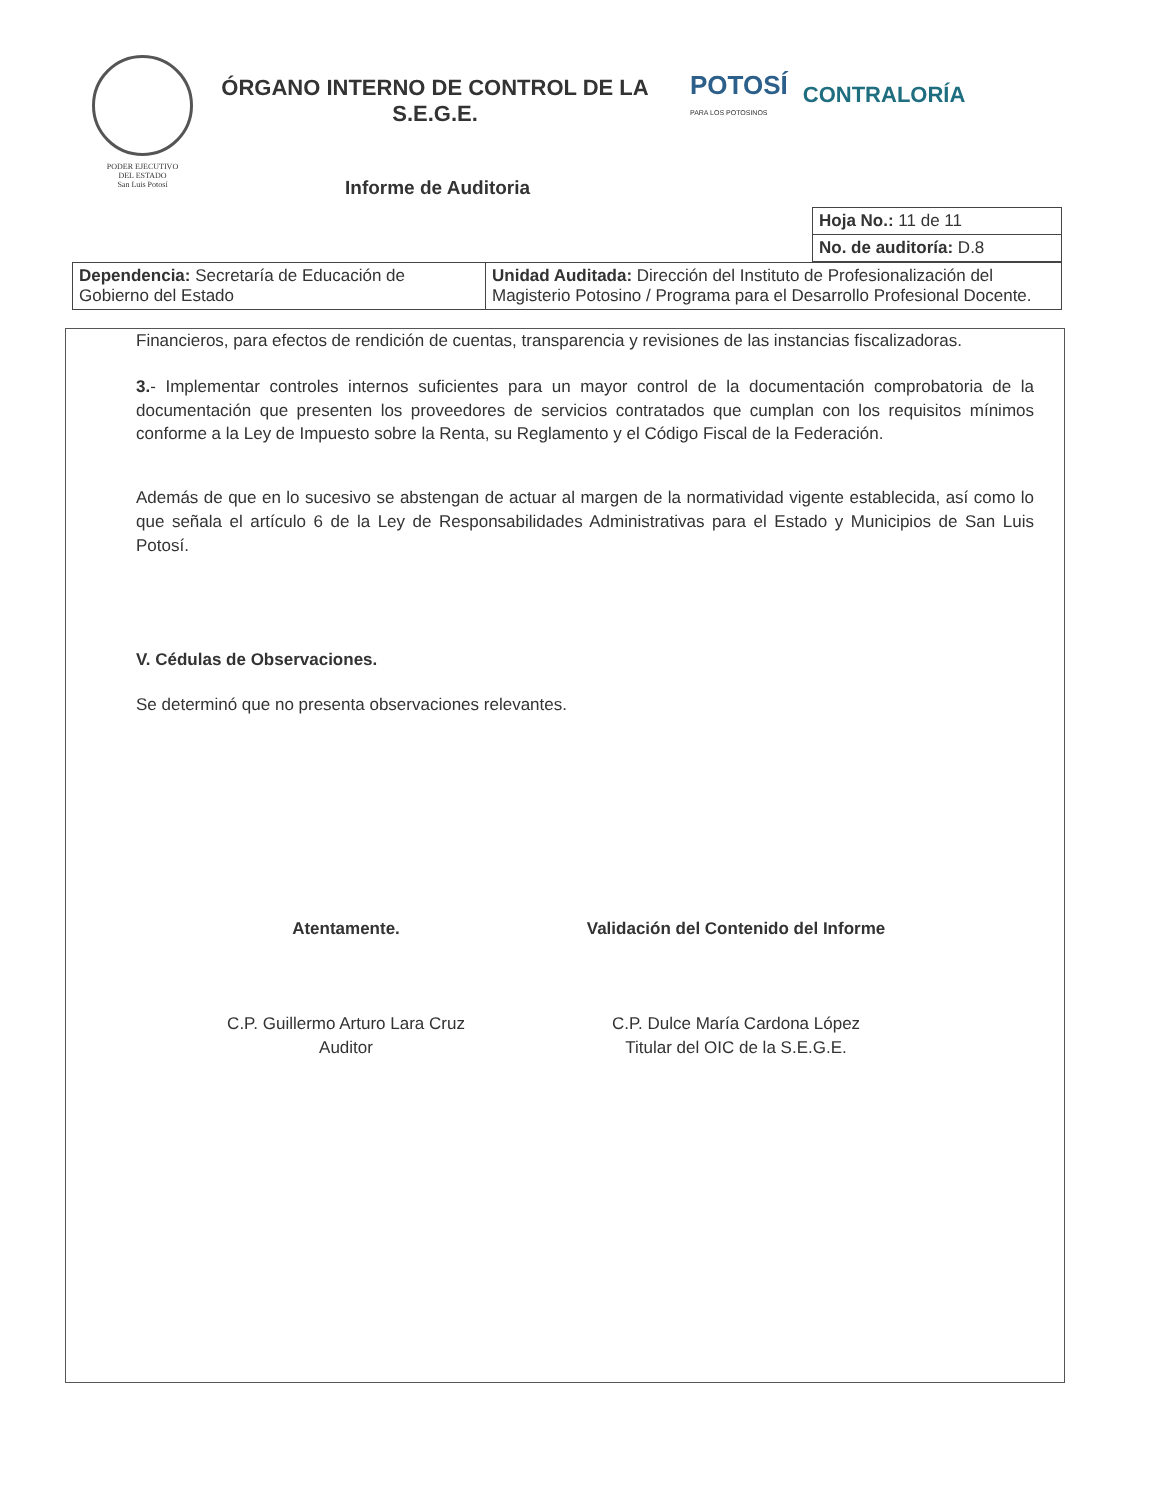PODER EJECUTIVO
DEL ESTADO
San Luis Potosí
ÓRGANO INTERNO DE CONTROL DE LA S.E.G.E.
POTOSÍ
PARA LOS POTOSINOS CONTRALORÍA
Informe de Auditoria
| Hoja No.: 11 de 11 |
| No. de auditoría: D.8 |
| Dependencia: Secretaría de Educación de Gobierno del Estado | Unidad Auditada: Dirección del Instituto de Profesionalización del Magisterio Potosino / Programa para el Desarrollo Profesional Docente. |
Financieros, para efectos de rendición de cuentas, transparencia y revisiones de las instancias fiscalizadoras.
3.- Implementar controles internos suficientes para un mayor control de la documentación comprobatoria de la documentación que presenten los proveedores de servicios contratados que cumplan con los requisitos mínimos conforme a la Ley de Impuesto sobre la Renta, su Reglamento y el Código Fiscal de la Federación.
Además de que en lo sucesivo se abstengan de actuar al margen de la normatividad vigente establecida, así como lo que señala el artículo 6 de la Ley de Responsabilidades Administrativas para el Estado y Municipios de San Luis Potosí.
V. Cédulas de Observaciones.
Se determinó que no presenta observaciones relevantes.
Atentamente.
C.P. Guillermo Arturo Lara Cruz
Auditor
Validación del Contenido del Informe
C.P. Dulce María Cardona López
Titular del OIC de la S.E.G.E.